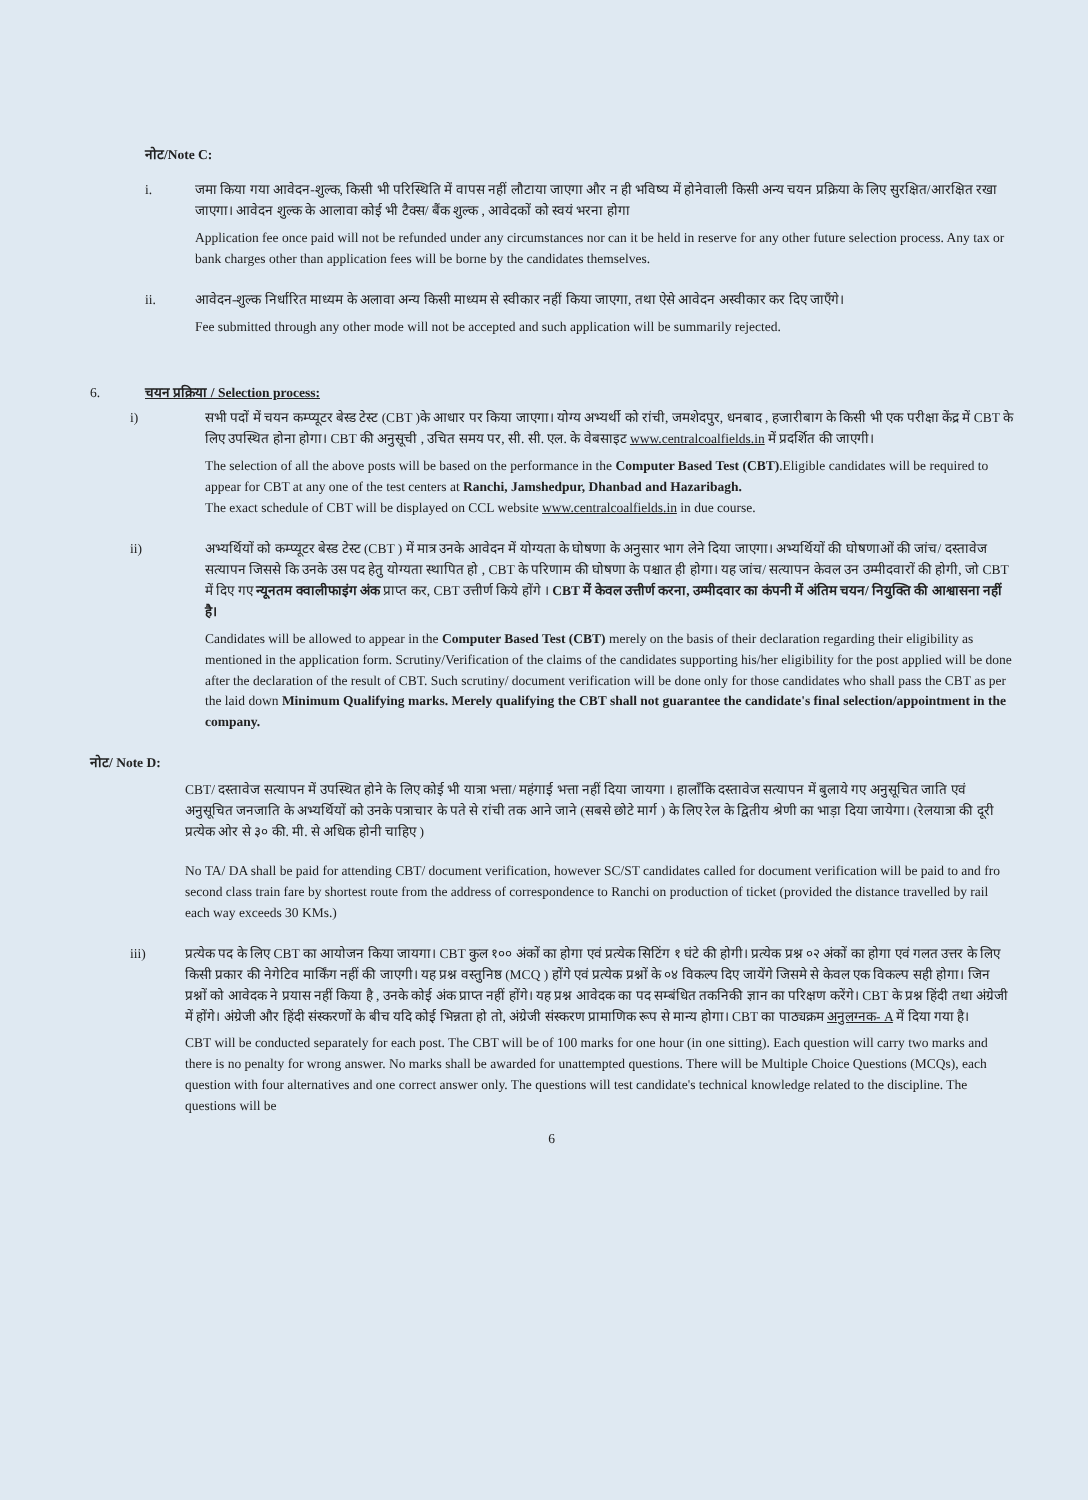नोट/Note C:
i. जमा किया गया आवेदन-शुल्क, किसी भी परिस्थिति में वापस नहीं लौटाया जाएगा और न ही भविष्य में होनेवाली किसी अन्य चयन प्रक्रिया के लिए सुरक्षित/आरक्षित रखा जाएगा। आवेदन शुल्क के आलावा कोई भी टैक्स/ बैंक शुल्क , आवेदकों को स्वयं भरना होगा
Application fee once paid will not be refunded under any circumstances nor can it be held in reserve for any other future selection process. Any tax or bank charges other than application fees will be borne by the candidates themselves.
ii. आवेदन-शुल्क निर्धारित माध्यम के अलावा अन्य किसी माध्यम से स्वीकार नहीं किया जाएगा, तथा ऐसे आवेदन अस्वीकार कर दिए जाएँगे।
Fee submitted through any other mode will not be accepted and such application will be summarily rejected.
6. चयन प्रक्रिया / Selection process:
i) सभी पदों में चयन कम्प्यूटर बेस्ड टेस्ट (CBT )के आधार पर किया जाएगा। योग्य अभ्यर्थी को रांची, जमशेदपुर, धनबाद , हजारीबाग के किसी भी एक परीक्षा केंद्र में CBT के लिए उपस्थित होना होगा। CBT की अनुसूची , उचित समय पर, सी. सी. एल. के वेबसाइट www.centralcoalfields.in में प्रदर्शित की जाएगी।
The selection of all the above posts will be based on the performance in the Computer Based Test (CBT).Eligible candidates will be required to appear for CBT at any one of the test centers at Ranchi, Jamshedpur, Dhanbad and Hazaribagh.
The exact schedule of CBT will be displayed on CCL website www.centralcoalfields.in in due course.
ii) अभ्यर्थियों को कम्प्यूटर बेस्ड टेस्ट (CBT ) में मात्र उनके आवेदन में योग्यता के घोषणा के अनुसार भाग लेने दिया जाएगा। अभ्यर्थियों की घोषणाओं की जांच/ दस्तावेज सत्यापन जिससे कि उनके उस पद हेतु योग्यता स्थापित हो , CBT के परिणाम की घोषणा के पश्चात ही होगा। यह जांच/ सत्यापन केवल उन उम्मीदवारों की होगी, जो CBT में दिए गए न्यूनतम क्वालीफाइंग अंक प्राप्त कर, CBT उत्तीर्ण किये होंगे । CBT में केवल उत्तीर्ण करना, उम्मीदवार का कंपनी में अंतिम चयन/ नियुक्ति की आश्वासना नहीं है।
Candidates will be allowed to appear in the Computer Based Test (CBT) merely on the basis of their declaration regarding their eligibility as mentioned in the application form. Scrutiny/Verification of the claims of the candidates supporting his/her eligibility for the post applied will be done after the declaration of the result of CBT. Such scrutiny/ document verification will be done only for those candidates who shall pass the CBT as per the laid down Minimum Qualifying marks. Merely qualifying the CBT shall not guarantee the candidate's final selection/appointment in the company.
नोट/ Note D:
CBT/ दस्तावेज सत्यापन में उपस्थित होने के लिए कोई भी यात्रा भत्ता/ महंगाई भत्ता नहीं दिया जायगा । हालाँकि दस्तावेज सत्यापन में बुलाये गए अनुसूचित जाति एवं अनुसूचित जनजाति के अभ्यर्थियों को उनके पत्राचार के पते से रांची तक आने जाने (सबसे छोटे मार्ग ) के लिए रेल के द्वितीय श्रेणी का भाड़ा दिया जायेगा। (रेलयात्रा की दूरी प्रत्येक ओर से ३० की. मी. से अधिक होनी चाहिए )
No TA/ DA shall be paid for attending CBT/ document verification, however SC/ST candidates called for document verification will be paid to and fro second class train fare by shortest route from the address of correspondence to Ranchi on production of ticket (provided the distance travelled by rail each way exceeds 30 KMs.)
iii) प्रत्येक पद के लिए CBT का आयोजन किया जायगा। CBT कुल १०० अंकों का होगा एवं प्रत्येक सिटिंग १ घंटे की होगी। प्रत्येक प्रश्न ०२ अंकों का होगा एवं गलत उत्तर के लिए किसी प्रकार की नेगेटिव मार्किंग नहीं की जाएगी। यह प्रश्न वस्तुनिष्ठ (MCQ ) होंगे एवं प्रत्येक प्रश्नों के ०४ विकल्प दिए जायेंगे जिसमे से केवल एक विकल्प सही होगा। जिन प्रश्नों को आवेदक ने प्रयास नहीं किया है , उनके कोई अंक प्राप्त नहीं होंगे। यह प्रश्न आवेदक का पद सम्बंधित तकनिकी ज्ञान का परिक्षण करेंगे। CBT के प्रश्न हिंदी तथा अंग्रेजी में होंगे। अंग्रेजी और हिंदी संस्करणों के बीच यदि कोई भिन्नता हो तो, अंग्रेजी संस्करण प्रामाणिक रूप से मान्य होगा। CBT का पाठ्यक्रम अनुलग्नक- A में दिया गया है।
CBT will be conducted separately for each post. The CBT will be of 100 marks for one hour (in one sitting). Each question will carry two marks and there is no penalty for wrong answer. No marks shall be awarded for unattempted questions. There will be Multiple Choice Questions (MCQs), each question with four alternatives and one correct answer only. The questions will test candidate's technical knowledge related to the discipline. The questions will be
6